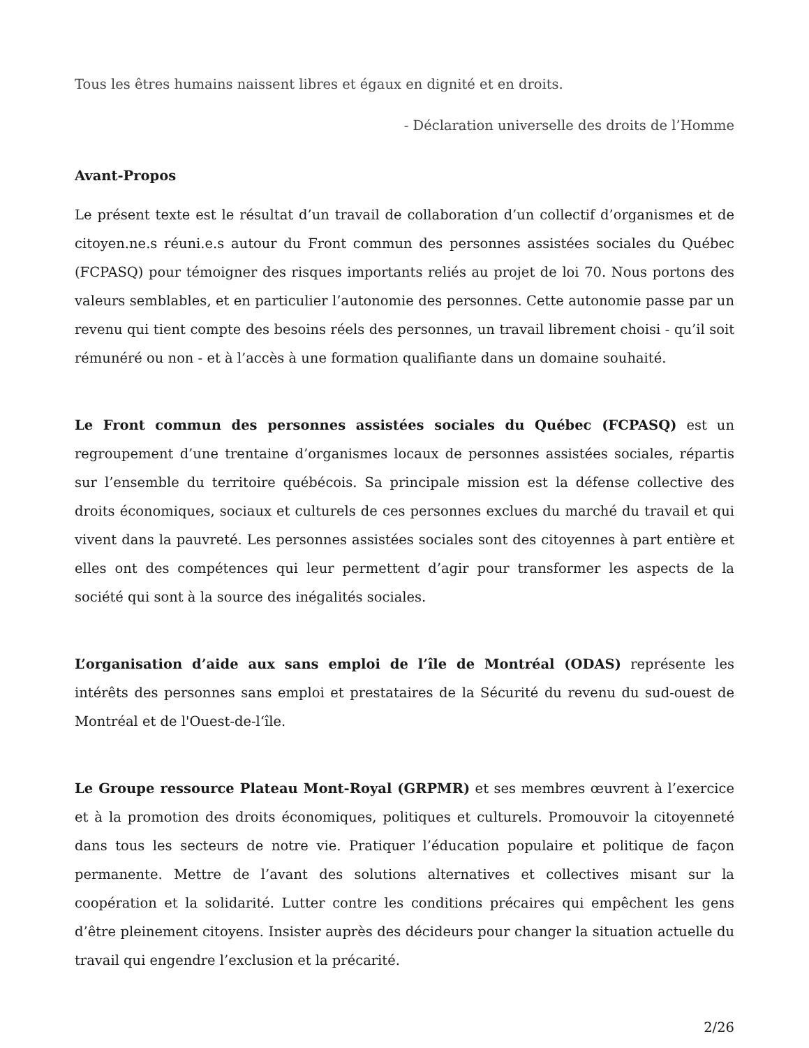Tous les êtres humains naissent libres et égaux en dignité et en droits.
- Déclaration universelle des droits de l’Homme
Avant-Propos
Le présent texte est le résultat d’un travail de collaboration d’un collectif d’organismes et de citoyen.ne.s réuni.e.s autour du Front commun des personnes assistées sociales du Québec (FCPASQ) pour témoigner des risques importants reliés au projet de loi 70. Nous portons des valeurs semblables, et en particulier l’autonomie des personnes. Cette autonomie passe par un revenu qui tient compte des besoins réels des personnes, un travail librement choisi - qu’il soit rémunéré ou non - et à l’accès à une formation qualifiante dans un domaine souhaité.
Le Front commun des personnes assistées sociales du Québec (FCPASQ) est un regroupement d’une trentaine d’organismes locaux de personnes assistées sociales, répartis sur l’ensemble du territoire québécois. Sa principale mission est la défense collective des droits économiques, sociaux et culturels de ces personnes exclues du marché du travail et qui vivent dans la pauvreté. Les personnes assistées sociales sont des citoyennes à part entière et elles ont des compétences qui leur permettent d’agir pour transformer les aspects de la société qui sont à la source des inégalités sociales.
L’organisation d’aide aux sans emploi de l’île de Montréal (ODAS) représente les intérêts des personnes sans emploi et prestataires de la Sécurité du revenu du sud-ouest de Montréal et de l'Ouest-de-l‘île.
Le Groupe ressource Plateau Mont-Royal (GRPMR) et ses membres œuvrent à l’exercice et à la promotion des droits économiques, politiques et culturels. Promouvoir la citoyenneté dans tous les secteurs de notre vie. Pratiquer l’éducation populaire et politique de façon permanente. Mettre de l’avant des solutions alternatives et collectives misant sur la coopération et la solidarité. Lutter contre les conditions précaires qui empêchent les gens d’être pleinement citoyens. Insister auprès des décideurs pour changer la situation actuelle du travail qui engendre l’exclusion et la précarité.
2/26